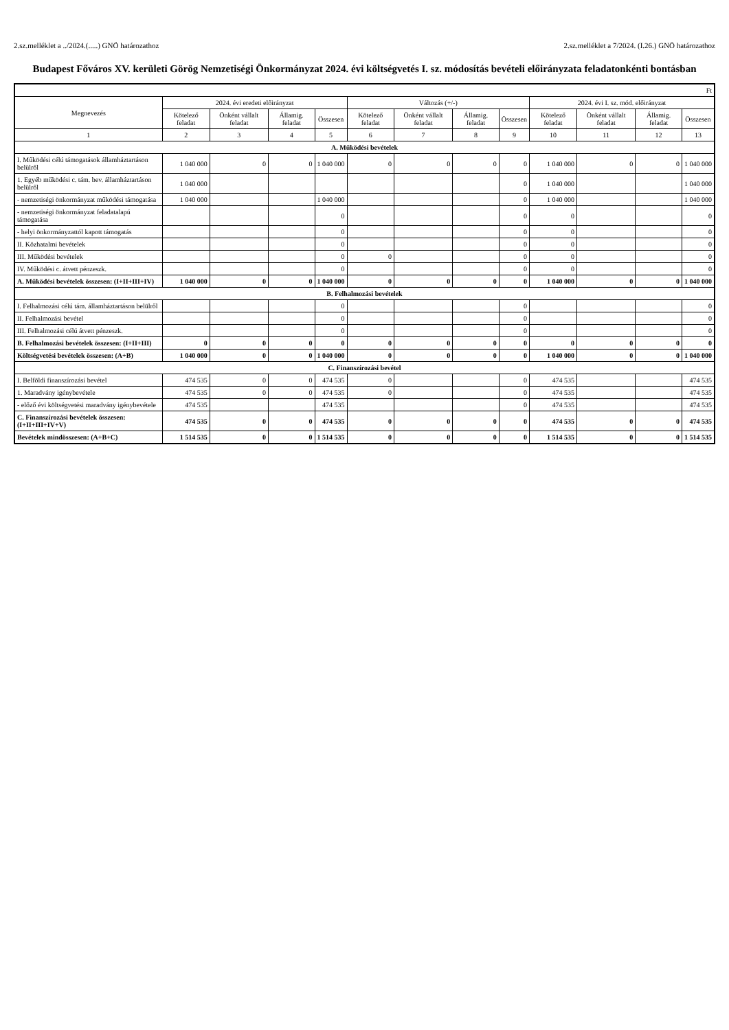2.sz.melléklet a ../2024.(.....) GNÖ határozathoz 2.sz.melléklet a 7/2024. (I.26.) GNÖ határozathoz
Budapest Főváros XV. kerületi Görög Nemzetiségi Önkormányzat 2024. évi költségvetés I. sz. módosítás bevételi előirányzata feladatonkénti bontásban
| Ft | | | | | | | | | | | | |
| Megnevezés | 2024. évi eredeti előirányzat | | | | Változás (+/-) | | | | 2024. évi I. sz. mód. előirányzat | | | |
| | Kötelező feladat | Önként vállalt feladat | Államig. feladat | Összesen | Kötelező feladat | Önként vállalt feladat | Államig. feladat | Összesen | Kötelező feladat | Önként vállalt feladat | Államig. feladat | Összesen |
| 1 | 2 | 3 | 4 | 5 | 6 | 7 | 8 | 9 | 10 | 11 | 12 | 13 |
| A. Működési bevételek | | | | | | | | | | | | |
| I. Működési célú támogatások államháztartáson belülről | 1 040 000 | 0 | 0 | 1 040 000 | 0 | 0 | 0 | 0 | 1 040 000 | 0 | 0 | 1 040 000 |
| 1. Egyéb működési c. tám. bev. államháztartáson belülről | 1 040 000 | | | | | | | 0 | 1 040 000 | | | 1 040 000 |
| - nemzetiségi önkormányzat működési támogatása | 1 040 000 | | | 1 040 000 | | | | 0 | 1 040 000 | | | 1 040 000 |
| - nemzetiségi önkormányzat feladatalapú támogatása | | | | 0 | | | | 0 | 0 | | | 0 |
| - helyi önkormányzattól kapott támogatás | | | | 0 | | | | 0 | 0 | | | 0 |
| II. Közhatalmi bevételek | | | | 0 | | | | 0 | 0 | | | 0 |
| III. Működési bevételek | | | | 0 | 0 | | | 0 | 0 | | | 0 |
| IV. Működési c. átvett pénzeszk. | | | | 0 | | | | 0 | 0 | | | 0 |
| A. Működési bevételek összesen: (I+II+III+IV) | 1 040 000 | 0 | 0 | 1 040 000 | 0 | 0 | 0 | 0 | 1 040 000 | 0 | 0 | 1 040 000 |
| B. Felhalmozási bevételek | | | | | | | | | | | | |
| I. Felhalmozási célú tám. államháztartáson belülről | | | | 0 | | | | 0 | | | | 0 |
| II. Felhalmozási bevétel | | | | 0 | | | | 0 | | | | 0 |
| III. Felhalmozási célú átvett pénzeszk. | | | | 0 | | | | 0 | | | | 0 |
| B. Felhalmozási bevételek összesen: (I+II+III) | 0 | 0 | 0 | 0 | 0 | 0 | 0 | 0 | 0 | 0 | 0 | 0 |
| Költségvetési bevételek összesen: (A+B) | 1 040 000 | 0 | 0 | 1 040 000 | 0 | 0 | 0 | 0 | 1 040 000 | 0 | 0 | 1 040 000 |
| C. Finanszírozási bevétel | | | | | | | | | | | | |
| I. Belföldi finanszírozási bevétel | 474 535 | 0 | 0 | 474 535 | 0 | | | 0 | 474 535 | | | 474 535 |
| 1. Maradvány igénybevétele | 474 535 | 0 | 0 | 474 535 | 0 | | | 0 | 474 535 | | | 474 535 |
| - előző évi költségvetési maradvány igénybevétele | 474 535 | | | 474 535 | | | | 0 | 474 535 | | | 474 535 |
| C. Finanszírozási bevételek összesen: (I+II+III+IV+V) | 474 535 | 0 | 0 | 474 535 | 0 | 0 | 0 | 0 | 474 535 | 0 | 0 | 474 535 |
| Bevételek mindösszesen: (A+B+C) | 1 514 535 | 0 | 0 | 1 514 535 | 0 | 0 | 0 | 0 | 1 514 535 | 0 | 0 | 1 514 535 |